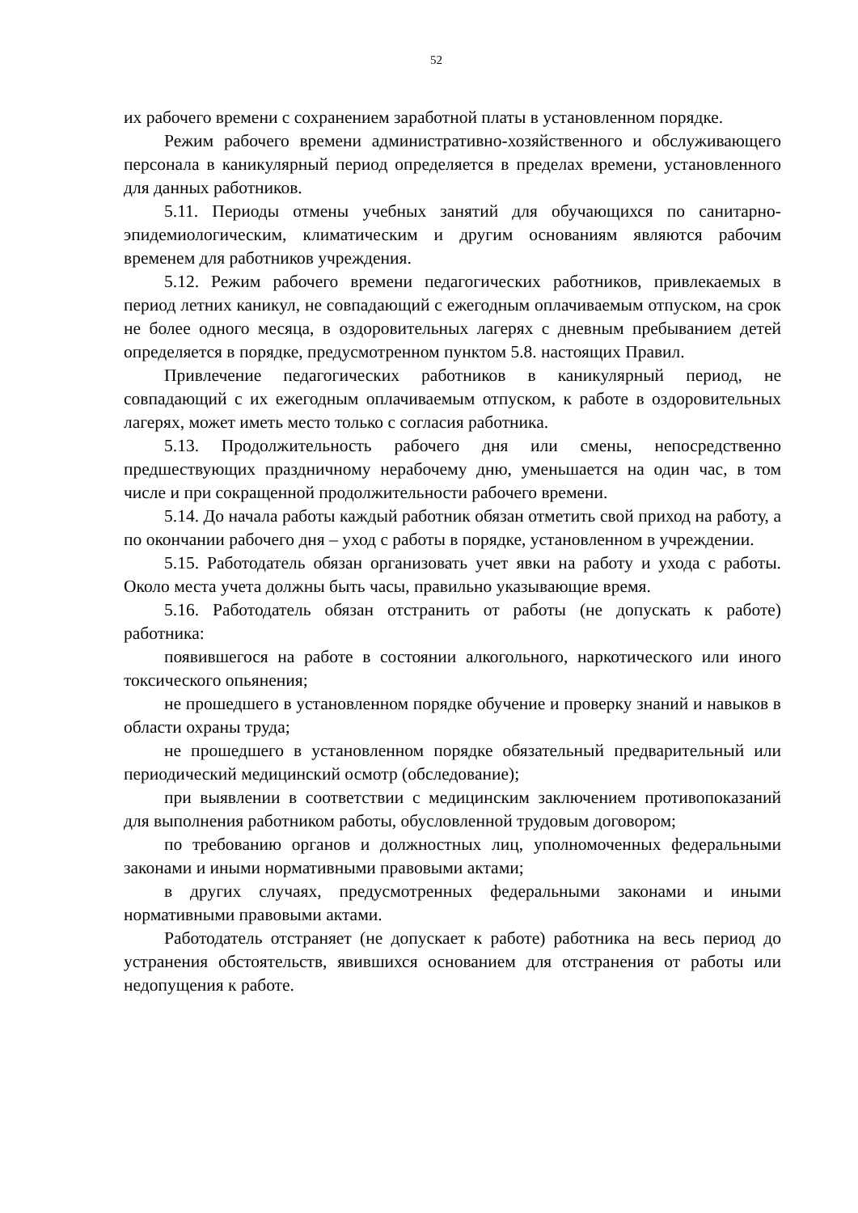52
их рабочего времени с сохранением заработной платы в установленном порядке.
Режим рабочего времени административно-хозяйственного и обслуживающего персонала в каникулярный период определяется в пределах времени, установленного для данных работников.
5.11. Периоды отмены учебных занятий для обучающихся по санитарно-эпидемиологическим, климатическим и другим основаниям являются рабочим временем для работников учреждения.
5.12. Режим рабочего времени педагогических работников, привлекаемых в период летних каникул, не совпадающий с ежегодным оплачиваемым отпуском, на срок не более одного месяца, в оздоровительных лагерях с дневным пребыванием детей определяется в порядке, предусмотренном пунктом 5.8. настоящих Правил.
Привлечение педагогических работников в каникулярный период, не совпадающий с их ежегодным оплачиваемым отпуском, к работе в оздоровительных лагерях, может иметь место только с согласия работника.
5.13. Продолжительность рабочего дня или смены, непосредственно предшествующих праздничному нерабочему дню, уменьшается на один час, в том числе и при сокращенной продолжительности рабочего времени.
5.14. До начала работы каждый работник обязан отметить свой приход на работу, а по окончании рабочего дня – уход с работы в порядке, установленном в учреждении.
5.15. Работодатель обязан организовать учет явки на работу и ухода с работы. Около места учета должны быть часы, правильно указывающие время.
5.16. Работодатель обязан отстранить от работы (не допускать к работе) работника:
появившегося на работе в состоянии алкогольного, наркотического или иного токсического опьянения;
не прошедшего в установленном порядке обучение и проверку знаний и навыков в области охраны труда;
не прошедшего в установленном порядке обязательный предварительный или периодический медицинский осмотр (обследование);
при выявлении в соответствии с медицинским заключением противопоказаний для выполнения работником работы, обусловленной трудовым договором;
по требованию органов и должностных лиц, уполномоченных федеральными законами и иными нормативными правовыми актами;
в других случаях, предусмотренных федеральными законами и иными нормативными правовыми актами.
Работодатель отстраняет (не допускает к работе) работника на весь период до устранения обстоятельств, явившихся основанием для отстранения от работы или недопущения к работе.